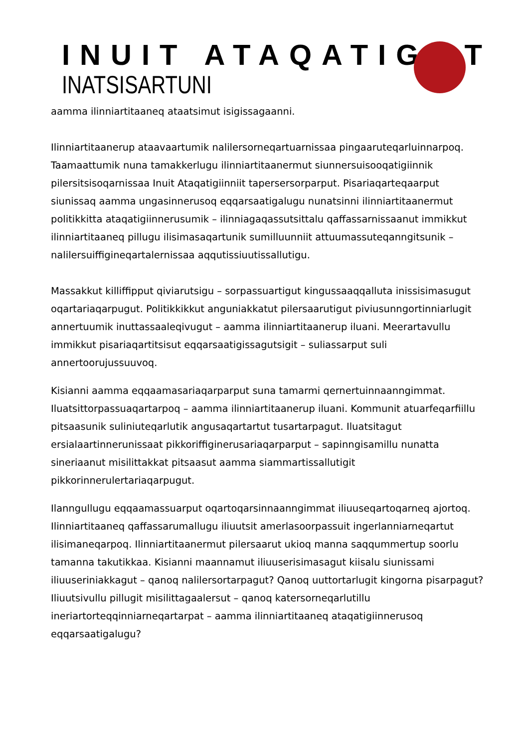INUIT ATAQATIGIIT
INATSISARTUNI
aamma ilinniartitaaneq ataatsimut isigissagaanni.
Ilinniartitaanerup ataavaartumik nalilersorneqartuarnissaa pingaaruteqarluinnarpoq. Taamaattumik nuna tamakkerlugu ilinniartitaanermut siunnersuisooqatigiinnik pilersitsisoqarnissaa Inuit Ataqatigiinniit tapersersorparput. Pisariaqarteqaarput siunissaq aamma ungasinnerusoq eqqarsaatigalugu nunatsinni ilinniartitaanermut politikkitta ataqatigiinnerusumik – ilinniagaqassutsittalu qaffassarnissaanut immikkut ilinniartitaaneq pillugu ilisimasaqartunik sumilluunniit attuumassuteqanngitsunik – nalilersuiffigineqartalernissaa aqqutissiuutissallutigu.
Massakkut killiffipput qiviarutsigu – sorpassuartigut kingussaaqqalluta inissisimasugut oqartariaqarpugut. Politikkikkut anguniakkatut pilersaarutigut piviusunngortinniarlugit annertuumik inuttassaaleqivugut – aamma ilinniartitaanerup iluani. Meerartavullu immikkut pisariaqartitsisut eqqarsaatigissagutsigit – suliassarput suli annertoorujussuuvoq.
Kisianni aamma eqqaamasariaqarparput suna tamarmi qernertuinnaanngimmat. Iluatsittorpassuaqartarpoq – aamma ilinniartitaanerup iluani. Kommunit atuarfeqarfiillu pitsaasunik suliniuteqarlutik angusaqartartut tusartarpagut. Iluatsitagut ersialaartinnerunissaat pikkoriffiginerusariaqarparput – sapinngisamillu nunatta sineriaanut misilittakkat pitsaasut aamma siammartissallutigit pikkorinnerulertariaqarpugut.
Ilanngullugu eqqaamassuarput oqartoqarsinnaanngimmat iliuuseqartoqarneq ajortoq. Ilinniartitaaneq qaffassarumallugu iliuutsit amerlasoorpassuit ingerlanniarneqartut ilisimaneqarpoq. Ilinniartitaanermut pilersaarut ukioq manna saqqummertup soorlu tamanna takutikkaa. Kisianni maannamut iliuuserisimasagut kiisalu siunissami iliuuseriniakkagut – qanoq nalilersortarpagut? Qanoq uuttortarlugit kingorna pisarpagut? Iliuutsivullu pillugit misilittagaalersut – qanoq katersorneqarlutillu ineriartorteqqinniarneqartarpat – aamma ilinniartitaaneq ataqatigiinnerusoq eqqarsaatigalugu?